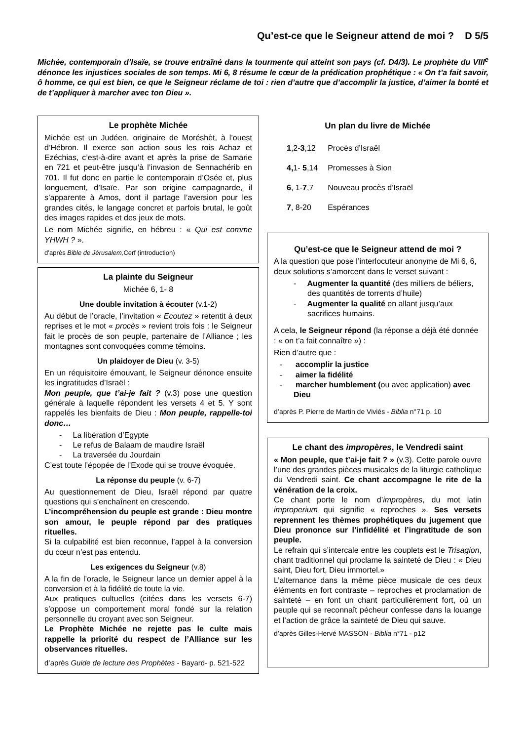Qu’est-ce que le Seigneur attend de moi ? D 5/5
Michée, contemporain d’Isaïe, se trouve entraîné dans la tourmente qui atteint son pays (cf. D4/3). Le prophète du VIII<sup>e</sup> dénonce les injustices sociales de son temps. Mi 6, 8 résume le cœur de la prédication prophétique : « On t’a fait savoir, ô homme, ce qui est bien, ce que le Seigneur réclame de toi : rien d’autre que d’accomplir la justice, d’aimer la bonté et de t’appliquer à marcher avec ton Dieu ».
Le prophète Michée
Michée est un Judéen, originaire de Moréshèt, à l’ouest d’Hébron. Il exerce son action sous les rois Achaz et Ezéchias, c’est-à-dire avant et après la prise de Samarie en 721 et peut-être jusqu’à l’invasion de Sennachérib en 701. Il fut donc en partie le contemporain d’Osée et, plus longuement, d’Isaïe. Par son origine campagnarde, il s’apparente à Amos, dont il partage l’aversion pour les grandes cités, le langage concret et parfois brutal, le goût des images rapides et des jeux de mots.
Le nom Michée signifie, en hébreu : « Qui est comme YHWH ? ».
d’après Bible de Jérusalem, Cerf (introduction)
La plainte du Seigneur
Michée 6, 1- 8
Une double invitation à écouter (v.1-2)
Au début de l’oracle, l’invitation « Ecoutez » retentit à deux reprises et le mot « procès » revient trois fois : le Seigneur fait le procès de son peuple, partenaire de l’Alliance ; les montagnes sont convoquées comme témoins.
Un plaidoyer de Dieu (v. 3-5)
En un réquisitoire émouvant, le Seigneur dénonce ensuite les ingratitudes d’Israël :
Mon peuple, que t’ai-je fait ? (v.3) pose une question générale à laquelle répondent les versets 4 et 5. Y sont rappelés les bienfaits de Dieu : Mon peuple, rappelle-toi donc…
- La libération d’Egypte
- Le refus de Balaam de maudire Israël
- La traversée du Jourdain
C’est toute l’épopée de l’Exode qui se trouve évoquée.
La réponse du peuple (v. 6-7)
Au questionnement de Dieu, Israël répond par quatre questions qui s’enchaînent en crescendo.
L’incompréhension du peuple est grande : Dieu montre son amour, le peuple répond par des pratiques rituelles.
Si la culpabilité est bien reconnue, l’appel à la conversion du cœur n’est pas entendu.
Les exigences du Seigneur (v.8)
A la fin de l’oracle, le Seigneur lance un dernier appel à la conversion et à la fidélité de toute la vie.
Aux pratiques cultuelles (citées dans les versets 6-7) s’oppose un comportement moral fondé sur la relation personnelle du croyant avec son Seigneur.
Le Prophète Michée ne rejette pas le culte mais rappelle la priorité du respect de l’Alliance sur les observances rituelles.
d’après Guide de lecture des Prophètes - Bayard- p. 521-522
Un plan du livre de Michée
| 1 ,2- 3 ,12 | Procès d’Israël |
| 4, 1- 5 ,14 | Promesses à Sion |
| 6 , 1- 7 ,7 | Nouveau procès d’Israël |
| 7 , 8-20 | Espérances |
Qu’est-ce que le Seigneur attend de moi ?
A la question que pose l’interlocuteur anonyme de Mi 6, 6, deux solutions s’amorcent dans le verset suivant :
- Augmenter la quantité (des milliers de béliers, des quantités de torrents d’huile)
- Augmenter la qualité en allant jusqu’aux sacrifices humains.
A cela, le Seigneur répond (la réponse a déjà été donnée : « on t’a fait connaître ») :
Rien d’autre que :
- accomplir la justice
- aimer la fidélité
- marcher humblement (ou avec application) avec Dieu
d’après P. Pierre de Martin de Viviés - Biblia n°71 p. 10
Le chant des impropères, le Vendredi saint
« Mon peuple, que t’ai-je fait ? » (v.3). Cette parole ouvre l’une des grandes pièces musicales de la liturgie catholique du Vendredi saint. Ce chant accompagne le rite de la vénération de la croix.
Ce chant porte le nom d’impropères, du mot latin improperium qui signifie « reproches ». Ses versets reprennent les thèmes prophétiques du jugement que Dieu prononce sur l’infidélité et l’ingratitude de son peuple.
Le refrain qui s’intercale entre les couplets est le Trisagion, chant traditionnel qui proclame la sainteté de Dieu : « Dieu saint, Dieu fort, Dieu immortel.»
L’alternance dans la même pièce musicale de ces deux éléments en fort contraste – reproches et proclamation de sainteté – en font un chant particulièrement fort, où un peuple qui se reconnaît pécheur confesse dans la louange et l’action de grâce la sainteté de Dieu qui sauve.
d’après Gilles-Hervé MASSON - Biblia n°71 - p12